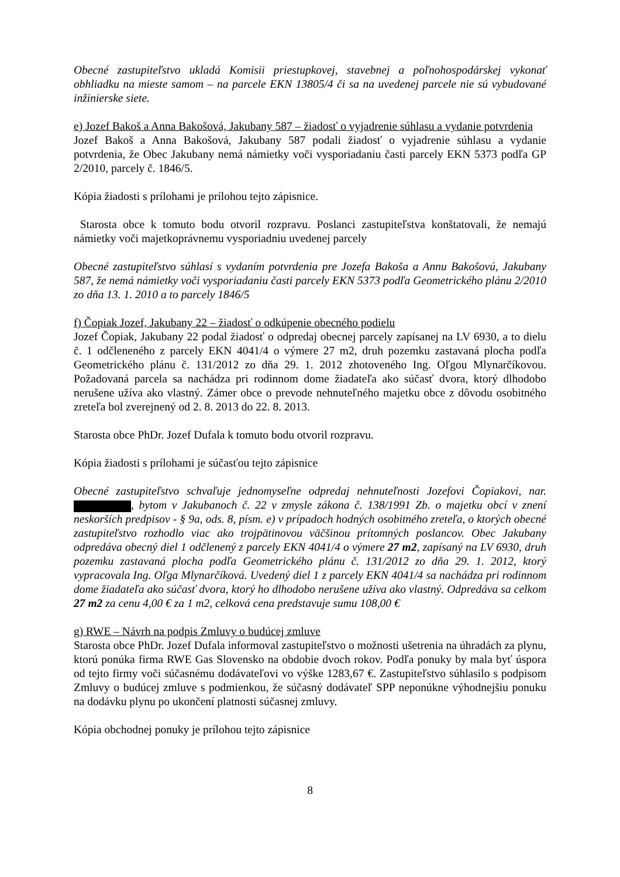Obecné zastupiteľstvo ukladá Komisii priestupkovej, stavebnej a poľnohospodárskej vykonať obhliadku na mieste samom – na parcele EKN 13805/4 či sa na uvedenej parcele nie sú vybudované inžinierske siete.
e) Jozef Bakoš a Anna Bakošová, Jakubany 587 – žiadosť o vyjadrenie súhlasu a vydanie potvrdenia
Jozef Bakoš a Anna Bakošová, Jakubany 587 podali žiadosť o vyjadrenie súhlasu a vydanie potvrdenia, že Obec Jakubany nemá námietky voči vysporiadaniu časti parcely EKN 5373 podľa GP 2/2010, parcely č. 1846/5.
Kópia žiadosti s prílohami je prílohou tejto zápisnice.
Starosta obce k tomuto bodu otvoril rozpravu. Poslanci zastupiteľstva konštatovali, že nemajú námietky voči majetkoprávnemu vysporiadniu uvedenej parcely
Obecné zastupiteľstvo súhlasí s vydaním potvrdenia pre Jozefa Bakoša a Annu Bakošovú, Jakubany 587, že nemá námietky voči vysporiadaniu časti parcely EKN 5373 podľa Geometrického plánu 2/2010 zo dňa 13. 1. 2010 a to parcely 1846/5
f) Čopiak Jozef, Jakubany 22 – žiadosť o odkúpenie obecného podielu
Jozef Čopiak, Jakubany 22 podal žiadosť o odpredaj obecnej parcely zapísanej na LV 6930, a to dielu č. 1 odčleneného z parcely EKN 4041/4 o výmere 27 m2, druh pozemku zastavaná plocha podľa Geometrického plánu č. 131/2012 zo dňa 29. 1. 2012 zhotoveného Ing. Oľgou Mlynarčíkovou. Požadovaná parcela sa nachádza pri rodinnom dome žiadateľa ako súčasť dvora, ktorý dlhodobo nerušene užíva ako vlastný. Zámer obce o prevode nehnuteľného majetku obce z dôvodu osobitného zreteľa bol zverejnený od 2. 8. 2013 do 22. 8. 2013.
Starosta obce PhDr. Jozef Dufala k tomuto bodu otvoril rozpravu.
Kópia žiadosti s prílohami je súčasťou tejto zápisnice
Obecné zastupiteľstvo schvaľuje jednomyseľne odpredaj nehnuteľnosti Jozefovi Čopiakovi, nar. , bytom v Jakubanoch č. 22 v zmysle zákona č. 138/1991 Zb. o majetku obcí v znení neskorších predpisov - § 9a, ods. 8, písm. e) v prípadoch hodných osobitného zreteľa, o ktorých obecné zastupiteľstvo rozhodlo viac ako trojpätinovou väčšinou prítomných poslancov. Obec Jakubany odpredáva obecný diel 1 odčlenený z parcely EKN 4041/4 o výmere 27 m2, zapísaný na LV 6930, druh pozemku zastavaná plocha podľa Geometrického plánu č. 131/2012 zo dňa 29. 1. 2012, ktorý vypracovala Ing. Oľga Mlynarčíková. Uvedený diel 1 z parcely EKN 4041/4 sa nachádza pri rodinnom dome žiadateľa ako súčasť dvora, ktorý ho dlhodobo nerušene užíva ako vlastný. Odpredáva sa celkom 27 m2 za cenu 4,00 € za 1 m2, celková cena predstavuje sumu 108,00 €
g) RWE – Návrh na podpis Zmluvy o budúcej zmluve
Starosta obce PhDr. Jozef Dufala informoval zastupiteľstvo o možnosti ušetrenia na úhradách za plynu, ktorú ponúka firma RWE Gas Slovensko na obdobie dvoch rokov. Podľa ponuky by mala byť úspora od tejto firmy voči súčasnému dodávateľovi vo výške 1283,67 €. Zastupiteľstvo súhlasilo s podpisom Zmluvy o budúcej zmluve s podmienkou, že súčasný dodávateľ SPP neponúkne výhodnejšiu ponuku na dodávku plynu po ukončení platnosti súčasnej zmluvy.
Kópia obchodnej ponuky je prílohou tejto zápisnice
8